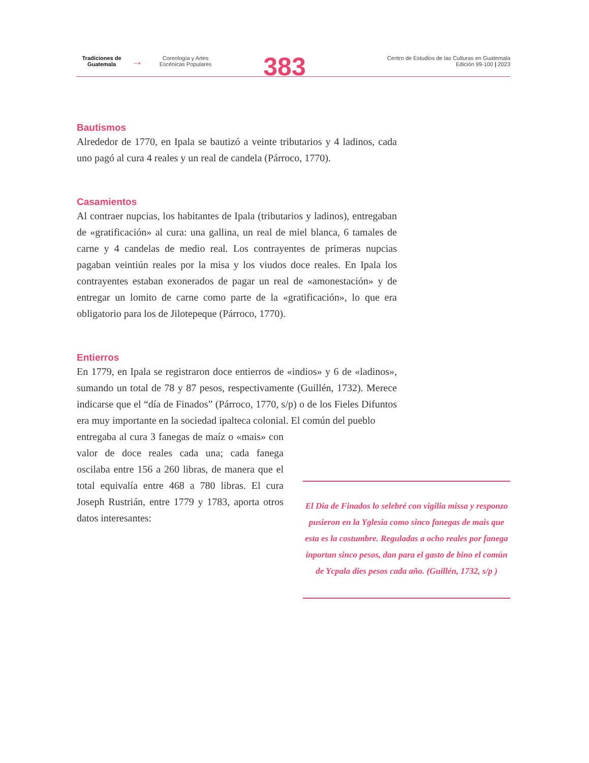Tradiciones de
Guatemala
→
Coreología y Artes
Escénicas Populares
383
Centro de Estudios de las Culturas en Guatemala
Edición 99-100 | 2023
Bautismos
Alrededor de 1770, en Ipala se bautizó a veinte tributarios y 4 ladinos, cada uno pagó al cura 4 reales y un real de candela (Párroco, 1770).
Casamientos
Al contraer nupcias, los habitantes de Ipala (tributarios y ladinos), entregaban de «gratificación» al cura: una gallina, un real de miel blanca, 6 tamales de carne y 4 candelas de medio real. Los contrayentes de primeras nupcias pagaban veintiún reales por la misa y los viudos doce reales. En Ipala los contrayentes estaban exonerados de pagar un real de «amonestación» y de entregar un lomito de carne como parte de la «gratificación», lo que era obligatorio para los de Jilotepeque (Párroco, 1770).
Entierros
En 1779, en Ipala se registraron doce entierros de «indios» y 6 de «ladinos», sumando un total de 78 y 87 pesos, respectivamente (Guillén, 1732). Merece indicarse que el “día de Finados” (Párroco, 1770, s/p) o de los Fieles Difuntos era muy importante en la sociedad ipalteca colonial. El común del pueblo
entregaba al cura 3 fanegas de maíz o «mais» con valor de doce reales cada una; cada fanega oscilaba entre 156 a 260 libras, de manera que el total equivalía entre 468 a 780 libras. El cura Joseph Rustrián, entre 1779 y 1783, aporta otros datos interesantes:
El Dia de Finados lo selebré con vigilia missa y responzo pusieron en la Yglesia como sinco fanegas de mais que esta es la costumbre. Reguladas a ocho reales por fanega inportan sinco pesos, dan para el gasto de bino el común de Ycpala dies pesos cada año. (Guillén, 1732, s/p )